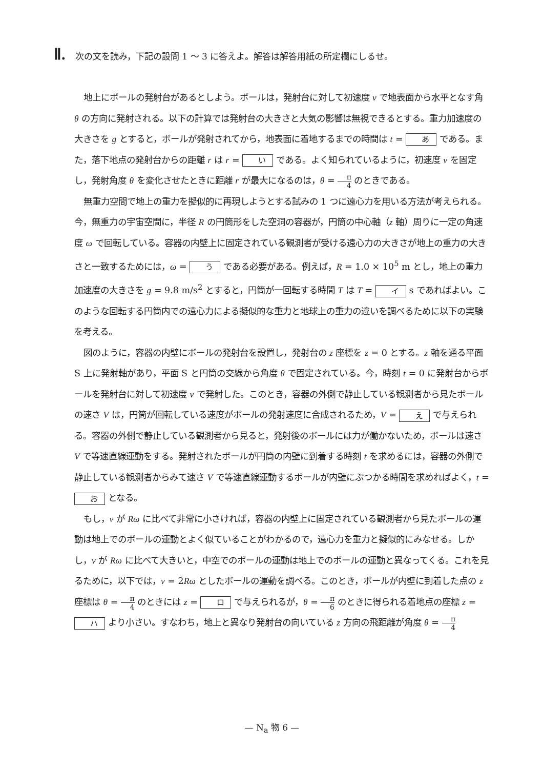Ⅱ. 次の文を読み，下記の設問 1 ～ 3 に答えよ。解答は解答用紙の所定欄にしるせ。
地上にボールの発射台があるとしよう。ボールは，発射台に対して初速度 v で地表面から水平となす角 θ の方向に発射される。以下の計算では発射台の大きさと大気の影響は無視できるとする。重力加速度の大きさを g とすると，ボールが発射されてから，地表面に着地するまでの時間は t = あ である。また，落下地点の発射台からの距離 r は r = い である。よく知られているように，初速度 v を固定し，発射角度 θ を変化させたときに距離 r が最大になるのは，θ = π 4 のときである。
無重力空間で地上の重力を擬似的に再現しようとする試みの 1 つに遠心力を用いる方法が考えられる。今，無重力の宇宙空間に，半径 R の円筒形をした空洞の容器が，円筒の中心軸（z 軸）周りに一定の角速度 ω で回転している。容器の内壁上に固定されている観測者が受ける遠心力の大きさが地上の重力の大きさと一致するためには，ω = う である必要がある。例えば，R = 1.0 × 10<sup>5</sup> m とし，地上の重力加速度の大きさを g = 9.8 m/s<sup>2</sup> とすると，円筒が一回転する時間 T は T = イ s であればよい。このような回転する円筒内での遠心力による擬似的な重力と地球上の重力の違いを調べるために以下の実験を考える。
図のように，容器の内壁にボールの発射台を設置し，発射台の z 座標を z = 0 とする。z 軸を通る平面 S 上に発射軸があり，平面 S と円筒の交線から角度 θ で固定されている。今，時刻 t = 0 に発射台からボールを発射台に対して初速度 v で発射した。このとき，容器の外側で静止している観測者から見たボールの速さ V は，円筒が回転している速度がボールの発射速度に合成されるため，V = え で与えられる。容器の外側で静止している観測者から見ると，発射後のボールには力が働かないため，ボールは速さ V で等速直線運動をする。発射されたボールが円筒の内壁に到着する時刻 t を求めるには，容器の外側で静止している観測者からみて速さ V で等速直線運動するボールが内壁にぶつかる時間を求めればよく，t = お となる。
もし，v が Rω に比べて非常に小さければ，容器の内壁上に固定されている観測者から見たボールの運動は地上でのボールの運動とよく似ていることがわかるので，遠心力を重力と擬似的にみなせる。しかし，v が Rω に比べて大きいと，中空でのボールの運動は地上でのボールの運動と異なってくる。これを見るために，以下では，v = 2Rω としたボールの運動を調べる。このとき，ボールが内壁に到着した点の z 座標は θ = π 4 のときには z = ロ で与えられるが，θ = π 6 のときに得られる着地点の座標 z = ハ より小さい。すなわち，地上と異なり発射台の向いている z 方向の飛距離が角度 θ = π 4
— N<sub>a</sub> 物 6 —